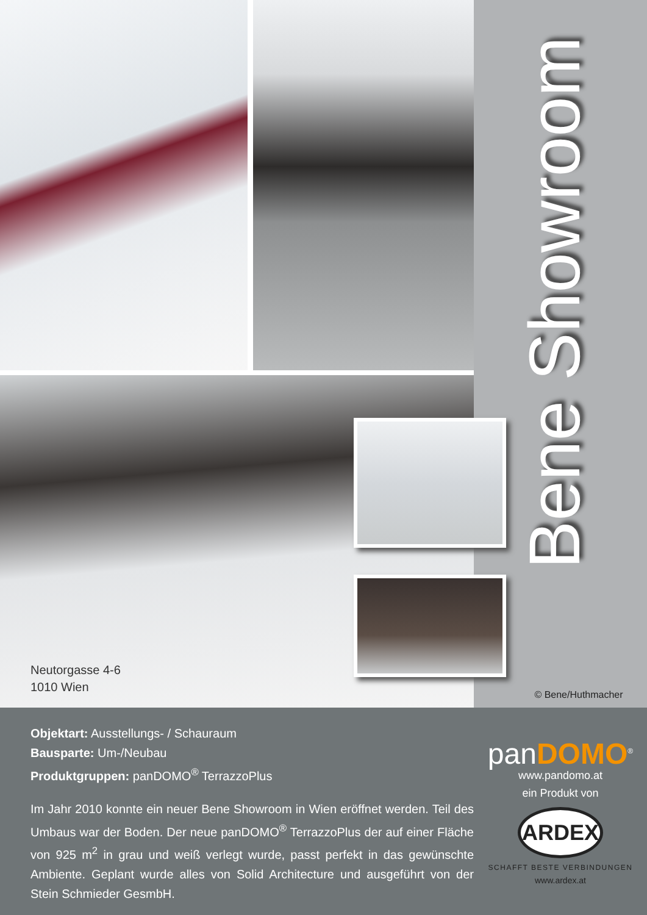Neutorgasse 4-6
1010 Wien
Bene Showroom
© Bene/Huthmacher
Objektart: Ausstellungs- / Schauraum
Bausparte: Um-/Neubau
Produktgruppen: panDOMO<sup>®</sup> TerrazzoPlus
Im Jahr 2010 konnte ein neuer Bene Showroom in Wien eröffnet werden. Teil des Umbaus war der Boden. Der neue panDOMO<sup>®</sup> TerrazzoPlus der auf einer Fläche von 925 m<sup>2</sup> in grau und weiß verlegt wurde, passt perfekt in das gewünschte Ambiente. Geplant wurde alles von Solid Architecture und ausgeführt von der Stein Schmieder GesmbH.
panDOMO<sup>®</sup>
www.pandomo.at
ein Produkt von
ARDEX
SCHAFFT BESTE VERBINDUNGEN
www.ardex.at